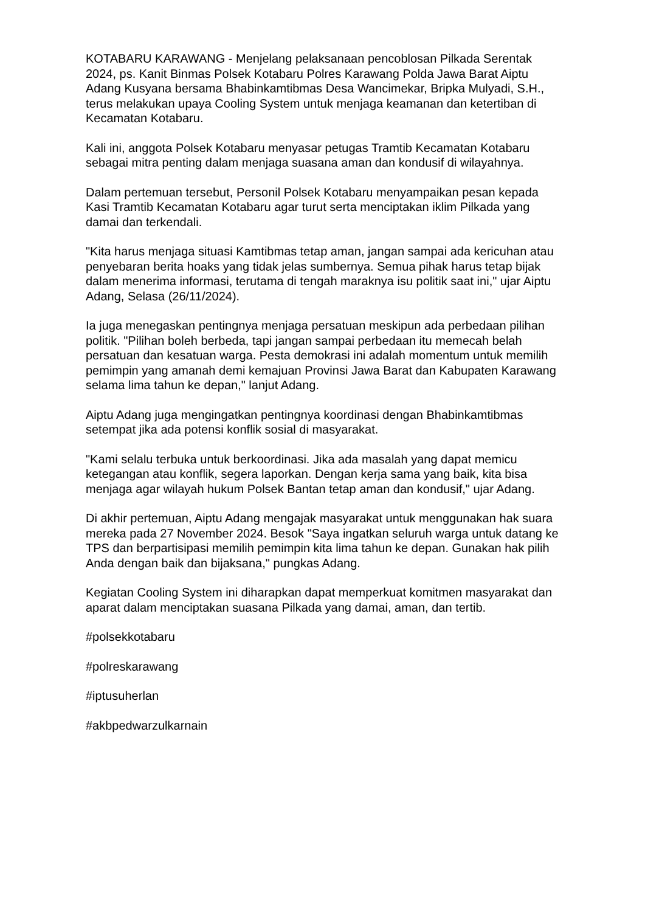KOTABARU KARAWANG - Menjelang pelaksanaan pencoblosan Pilkada Serentak 2024, ps. Kanit Binmas Polsek Kotabaru Polres Karawang Polda Jawa Barat Aiptu Adang Kusyana bersama Bhabinkamtibmas Desa Wancimekar, Bripka Mulyadi, S.H., terus melakukan upaya Cooling System untuk menjaga keamanan dan ketertiban di Kecamatan Kotabaru.
Kali ini, anggota Polsek Kotabaru menyasar petugas Tramtib Kecamatan Kotabaru sebagai mitra penting dalam menjaga suasana aman dan kondusif di wilayahnya.
Dalam pertemuan tersebut, Personil Polsek Kotabaru menyampaikan pesan kepada Kasi Tramtib Kecamatan Kotabaru agar turut serta menciptakan iklim Pilkada yang damai dan terkendali.
"Kita harus menjaga situasi Kamtibmas tetap aman, jangan sampai ada kericuhan atau penyebaran berita hoaks yang tidak jelas sumbernya. Semua pihak harus tetap bijak dalam menerima informasi, terutama di tengah maraknya isu politik saat ini," ujar Aiptu Adang, Selasa (26/11/2024).
Ia juga menegaskan pentingnya menjaga persatuan meskipun ada perbedaan pilihan politik. "Pilihan boleh berbeda, tapi jangan sampai perbedaan itu memecah belah persatuan dan kesatuan warga. Pesta demokrasi ini adalah momentum untuk memilih pemimpin yang amanah demi kemajuan Provinsi Jawa Barat dan Kabupaten Karawang selama lima tahun ke depan," lanjut Adang.
Aiptu Adang juga mengingatkan pentingnya koordinasi dengan Bhabinkamtibmas setempat jika ada potensi konflik sosial di masyarakat.
"Kami selalu terbuka untuk berkoordinasi. Jika ada masalah yang dapat memicu ketegangan atau konflik, segera laporkan. Dengan kerja sama yang baik, kita bisa menjaga agar wilayah hukum Polsek Bantan tetap aman dan kondusif," ujar Adang.
Di akhir pertemuan, Aiptu Adang mengajak masyarakat untuk menggunakan hak suara mereka pada 27 November 2024. Besok "Saya ingatkan seluruh warga untuk datang ke TPS dan berpartisipasi memilih pemimpin kita lima tahun ke depan. Gunakan hak pilih Anda dengan baik dan bijaksana," pungkas Adang.
Kegiatan Cooling System ini diharapkan dapat memperkuat komitmen masyarakat dan aparat dalam menciptakan suasana Pilkada yang damai, aman, dan tertib.
#polsekkotabaru
#polreskarawang
#iptusuherlan
#akbpedwarzulkarnain